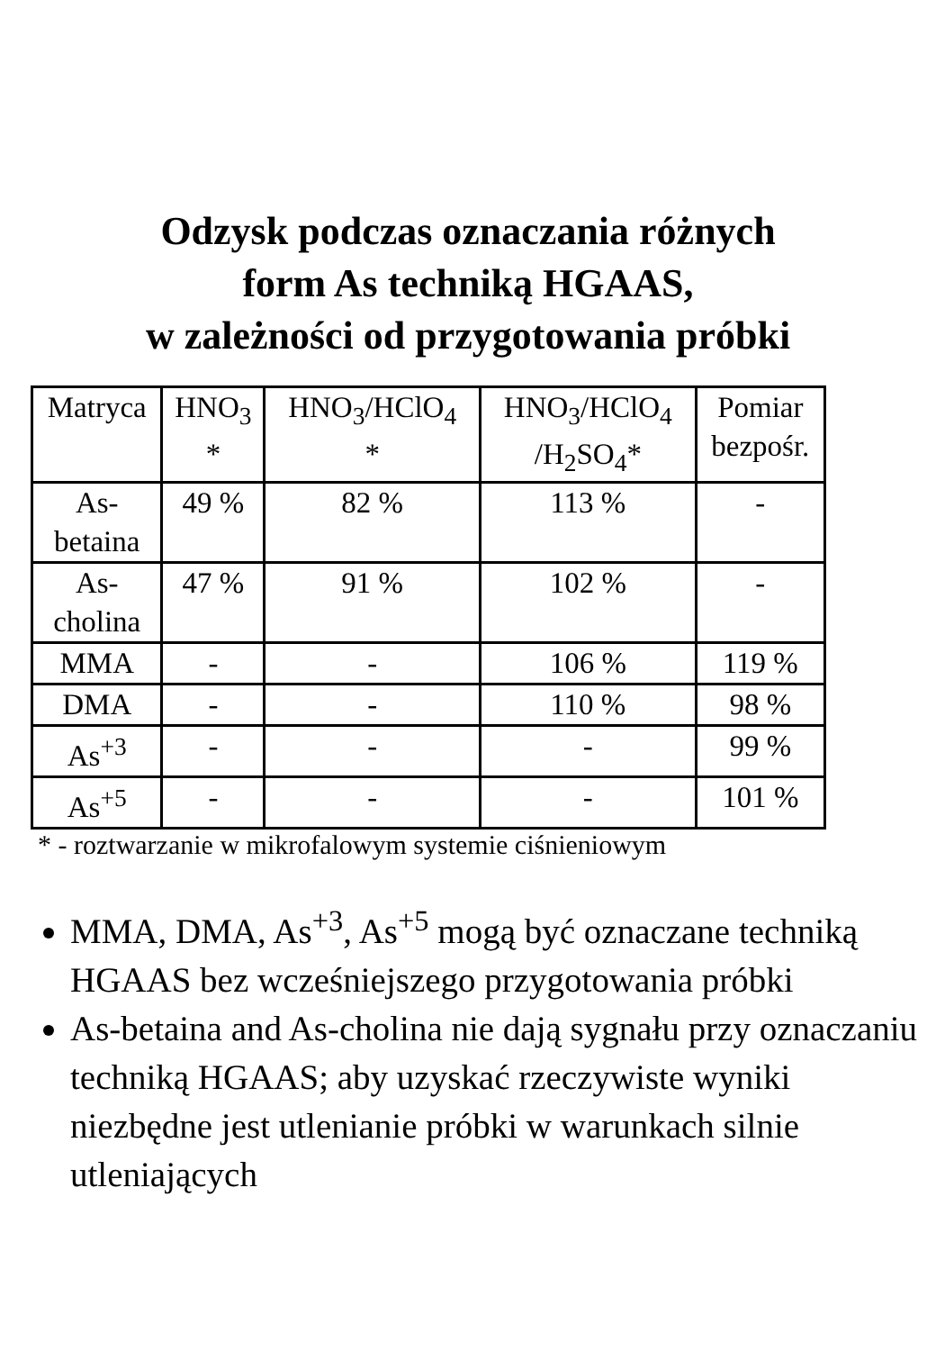Odzysk podczas oznaczania różnych
form As techniką HGAAS,
w zależności od przygotowania próbki
| Matryca | HNO<sub>3</sub> * | HNO<sub>3</sub>/HClO<sub>4</sub> * | HNO<sub>3</sub>/HClO<sub>4</sub> /H<sub>2</sub>SO<sub>4</sub>* | Pomiar bezpośr. |
| As- betaina | 49 % | 82 % | 113 % | - |
| As- cholina | 47 % | 91 % | 102 % | - |
| MMA | - | - | 106 % | 119 % |
| DMA | - | - | 110 % | 98 % |
| As<sup>+3</sup> | - | - | - | 99 % |
| As<sup>+5</sup> | - | - | - | 101 % |
* - roztwarzanie w mikrofalowym systemie ciśnieniowym
MMA, DMA, As<sup>+3</sup>, As<sup>+5</sup> mogą być oznaczane techniką HGAAS bez wcześniejszego przygotowania próbki
As-betaina and As-cholina nie dają sygnału przy oznaczaniu techniką HGAAS; aby uzyskać rzeczywiste wyniki niezbędne jest utlenianie próbki w warunkach silnie utleniających